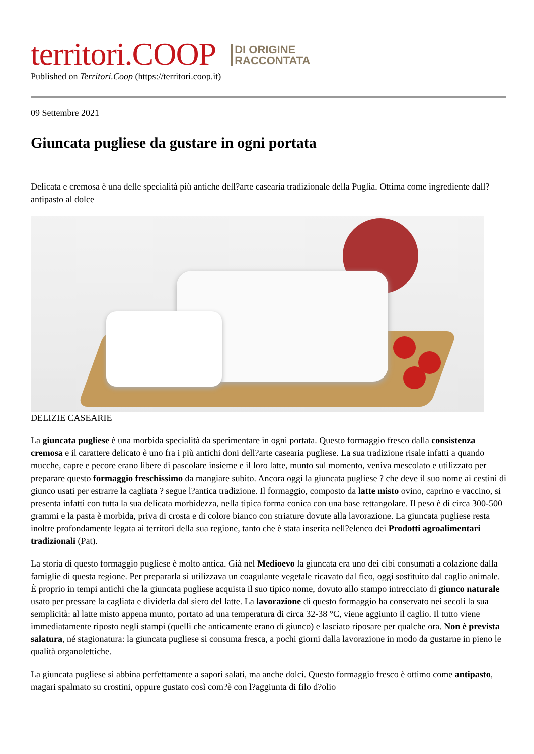territori.COOP DI ORIGINE
RACCONTATA
Published on Territori.Coop (https://territori.coop.it)
09 Settembre 2021
Giuncata pugliese da gustare in ogni portata
Delicata e cremosa è una delle specialità più antiche dell?arte casearia tradizionale della Puglia. Ottima come ingrediente dall?antipasto al dolce
DELIZIE CASEARIE
La giuncata pugliese è una morbida specialità da sperimentare in ogni portata. Questo formaggio fresco dalla consistenza cremosa e il carattere delicato è uno fra i più antichi doni dell?arte casearia pugliese. La sua tradizione risale infatti a quando mucche, capre e pecore erano libere di pascolare insieme e il loro latte, munto sul momento, veniva mescolato e utilizzato per preparare questo formaggio freschissimo da mangiare subito. Ancora oggi la giuncata pugliese ? che deve il suo nome ai cestini di giunco usati per estrarre la cagliata ? segue l?antica tradizione. Il formaggio, composto da latte misto ovino, caprino e vaccino, si presenta infatti con tutta la sua delicata morbidezza, nella tipica forma conica con una base rettangolare. Il peso è di circa 300-500 grammi e la pasta è morbida, priva di crosta e di colore bianco con striature dovute alla lavorazione. La giuncata pugliese resta inoltre profondamente legata ai territori della sua regione, tanto che è stata inserita nell?elenco dei Prodotti agroalimentari tradizionali (Pat).
La storia di questo formaggio pugliese è molto antica. Già nel Medioevo la giuncata era uno dei cibi consumati a colazione dalla famiglie di questa regione. Per prepararla si utilizzava un coagulante vegetale ricavato dal fico, oggi sostituito dal caglio animale. È proprio in tempi antichi che la giuncata pugliese acquista il suo tipico nome, dovuto allo stampo intrecciato di giunco naturale usato per pressare la cagliata e dividerla dal siero del latte. La lavorazione di questo formaggio ha conservato nei secoli la sua semplicità: al latte misto appena munto, portato ad una temperatura di circa 32-38 °C, viene aggiunto il caglio. Il tutto viene immediatamente riposto negli stampi (quelli che anticamente erano di giunco) e lasciato riposare per qualche ora. Non è prevista salatura, né stagionatura: la giuncata pugliese si consuma fresca, a pochi giorni dalla lavorazione in modo da gustarne in pieno le qualità organolettiche.
La giuncata pugliese si abbina perfettamente a sapori salati, ma anche dolci. Questo formaggio fresco è ottimo come antipasto, magari spalmato su crostini, oppure gustato così com?è con l?aggiunta di filo d?olio